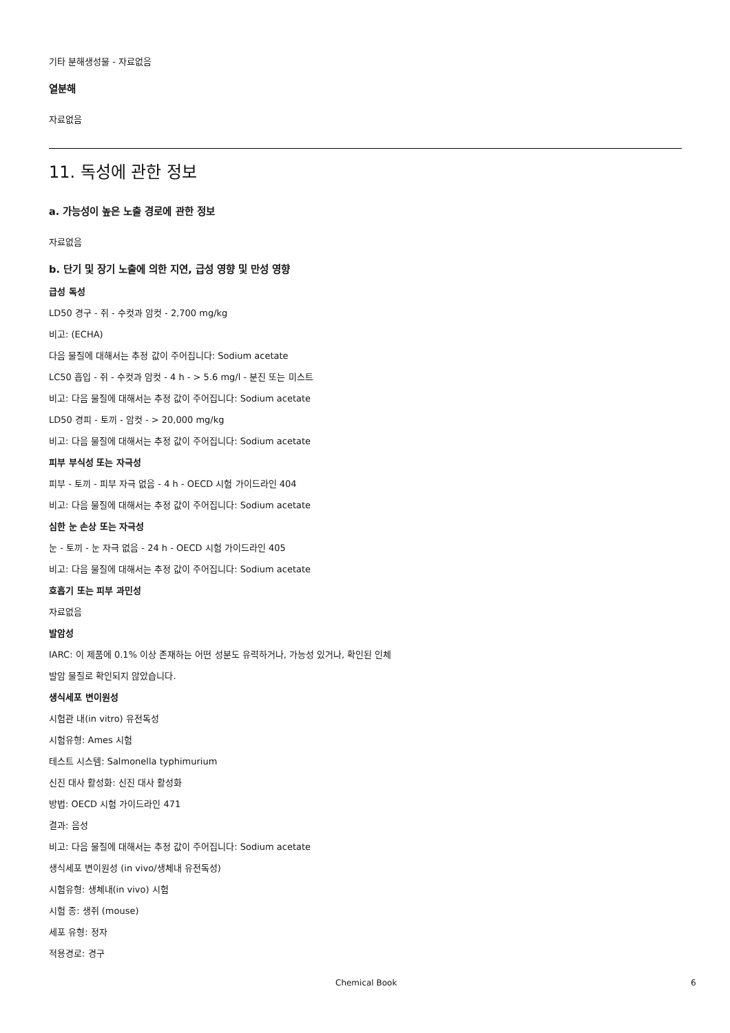기타 분해생성물 - 자료없음
열분해
자료없음
11. 독성에 관한 정보
a. 가능성이 높은 노출 경로에 관한 정보
자료없음
b. 단기 및 장기 노출에 의한 지연, 급성 영향 및 만성 영향
급성 독성
LD50 경구 - 쥐 - 수컷과 암컷 - 2,700 mg/kg
비고: (ECHA)
다음 물질에 대해서는 추정 값이 주어집니다: Sodium acetate
LC50 흡입 - 쥐 - 수컷과 암컷 - 4 h - > 5.6 mg/l - 분진 또는 미스트
비고: 다음 물질에 대해서는 추정 값이 주어집니다: Sodium acetate
LD50 경피 - 토끼 - 암컷 - > 20,000 mg/kg
비고: 다음 물질에 대해서는 추정 값이 주어집니다: Sodium acetate
피부 부식성 또는 자극성
피부 - 토끼 - 피부 자극 없음 - 4 h - OECD 시험 가이드라인 404
비고: 다음 물질에 대해서는 추정 값이 주어집니다: Sodium acetate
심한 눈 손상 또는 자극성
눈 - 토끼 - 눈 자극 없음 - 24 h - OECD 시험 가이드라인 405
비고: 다음 물질에 대해서는 추정 값이 주어집니다: Sodium acetate
호흡기 또는 피부 과민성
자료없음
발암성
IARC: 이 제품에 0.1% 이상 존재하는 어떤 성분도 유력하거나, 가능성 있거나, 확인된 인체
발암 물질로 확인되지 않았습니다.
생식세포 변이원성
시험관 내(in vitro) 유전독성
시험유형: Ames 시험
테스트 시스템: Salmonella typhimurium
신진 대사 활성화: 신진 대사 활성화
방법: OECD 시험 가이드라인 471
결과: 음성
비고: 다음 물질에 대해서는 추정 값이 주어집니다: Sodium acetate
생식세포 변이원성 (in vivo/생체내 유전독성)
시험유형: 생체내(in vivo) 시험
시험 종: 생쥐 (mouse)
세포 유형: 정자
적용경로: 경구
Chemical Book 6